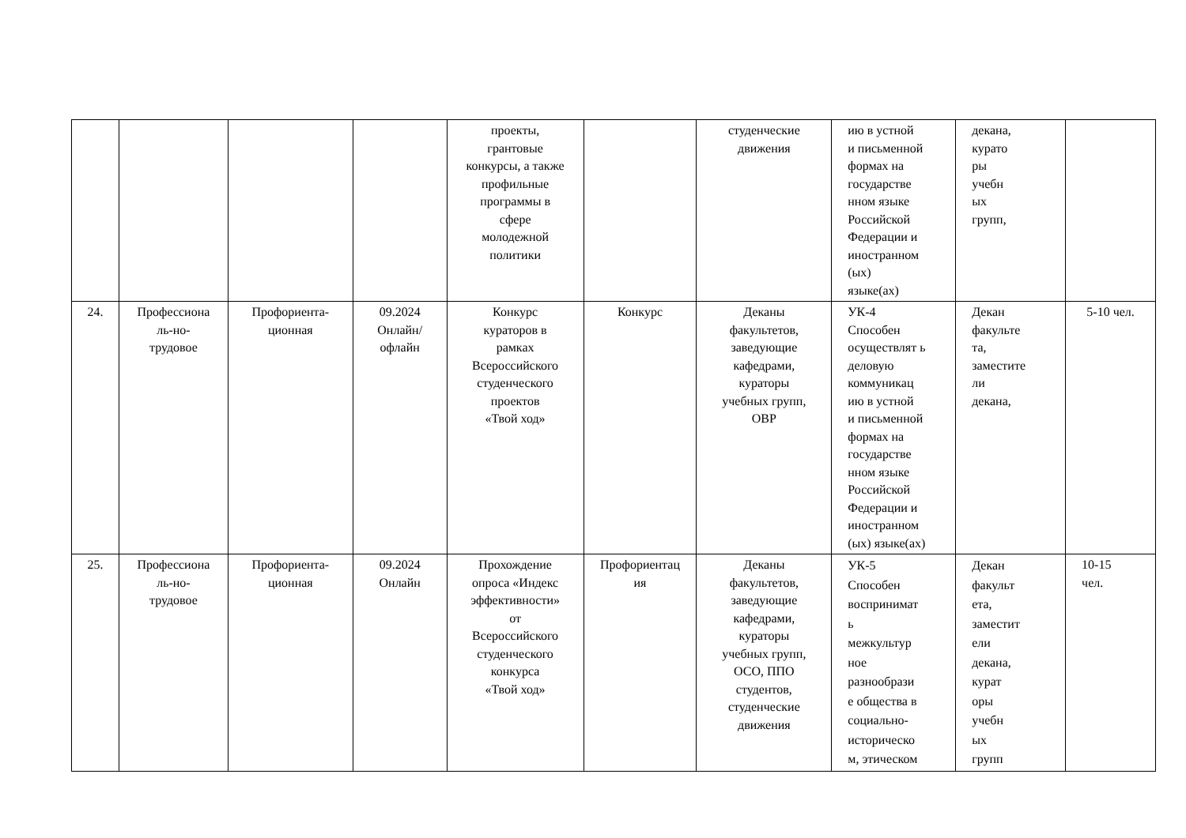| | | | | проекты, грантовые конкурсы, а также профильные программы в сфере молодежной политики | | студенческие движения | ию в устной и письменной формах на государстве нном языке Российской Федерации и иностранном (ых) языке(ах) | декана, курато ры учебн ых групп, | |
| 24. | Профессиона ль-но- трудовое | Профориента- ционная | 09.2024 Онлайн/ офлайн | Конкурс кураторов в рамках Всероссийского студенческого проектов «Твой ход» | Конкурс | Деканы факультетов, заведующие кафедрами, кураторы учебных групп, ОВР | УК-4 Способен осуществлят ь деловую коммуникац ию в устной и письменной формах на государстве нном языке Российской Федерации и иностранном (ых) языке(ах) | Декан факульте та, заместите ли декана, | 5-10 чел. |
| 25. | Профессиона ль-но- трудовое | Профориента- ционная | 09.2024 Онлайн | Прохождение опроса «Индекс эффективности» от Всероссийского студенческого конкурса «Твой ход» | Профориентац ия | Деканы факультетов, заведующие кафедрами, кураторы учебных групп, ОСО, ППО студентов, студенческие движения | УК-5 Способен воспринимат ь межкультур ное разнообрази е общества в социально- историческо м, этическом | Декан факульт ета, заместит ели декана, курат оры учебн ых групп | 10-15 чел. |